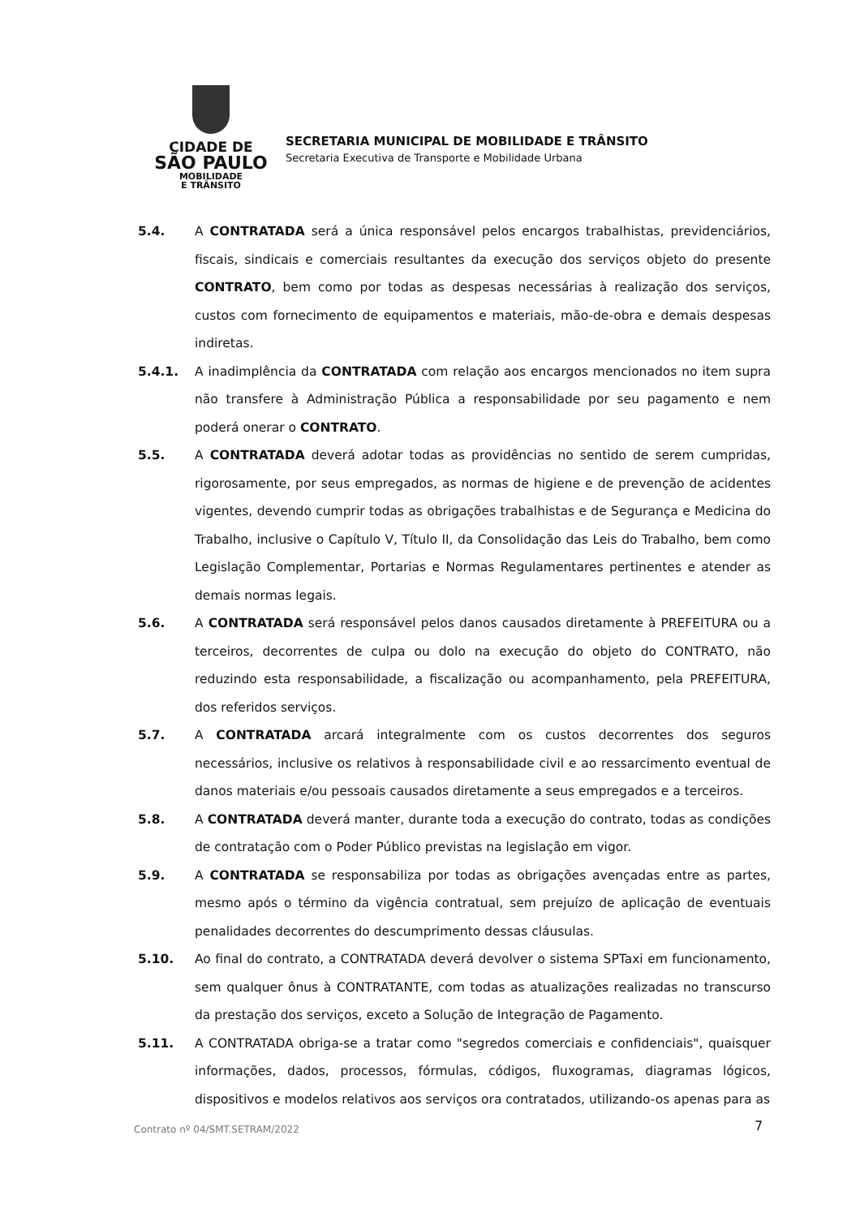CIDADE DE
SÃO PAULO
MOBILIDADE
E TRÂNSITO
SECRETARIA MUNICIPAL DE MOBILIDADE E TRÂNSITO
Secretaria Executiva de Transporte e Mobilidade Urbana
5.4. A CONTRATADA será a única responsável pelos encargos trabalhistas, previdenciários, fiscais, sindicais e comerciais resultantes da execução dos serviços objeto do presente CONTRATO, bem como por todas as despesas necessárias à realização dos serviços, custos com fornecimento de equipamentos e materiais, mão-de-obra e demais despesas indiretas.
5.4.1. A inadimplência da CONTRATADA com relação aos encargos mencionados no item supra não transfere à Administração Pública a responsabilidade por seu pagamento e nem poderá onerar o CONTRATO.
5.5. A CONTRATADA deverá adotar todas as providências no sentido de serem cumpridas, rigorosamente, por seus empregados, as normas de higiene e de prevenção de acidentes vigentes, devendo cumprir todas as obrigações trabalhistas e de Segurança e Medicina do Trabalho, inclusive o Capítulo V, Título II, da Consolidação das Leis do Trabalho, bem como Legislação Complementar, Portarias e Normas Regulamentares pertinentes e atender as demais normas legais.
5.6. A CONTRATADA será responsável pelos danos causados diretamente à PREFEITURA ou a terceiros, decorrentes de culpa ou dolo na execução do objeto do CONTRATO, não reduzindo esta responsabilidade, a fiscalização ou acompanhamento, pela PREFEITURA, dos referidos serviços.
5.7. A CONTRATADA arcará integralmente com os custos decorrentes dos seguros necessários, inclusive os relativos à responsabilidade civil e ao ressarcimento eventual de danos materiais e/ou pessoais causados diretamente a seus empregados e a terceiros.
5.8. A CONTRATADA deverá manter, durante toda a execução do contrato, todas as condições de contratação com o Poder Público previstas na legislação em vigor.
5.9. A CONTRATADA se responsabiliza por todas as obrigações avençadas entre as partes, mesmo após o término da vigência contratual, sem prejuízo de aplicação de eventuais penalidades decorrentes do descumprimento dessas cláusulas.
5.10. Ao final do contrato, a CONTRATADA deverá devolver o sistema SPTaxi em funcionamento, sem qualquer ônus à CONTRATANTE, com todas as atualizações realizadas no transcurso da prestação dos serviços, exceto a Solução de Integração de Pagamento.
5.11. A CONTRATADA obriga-se a tratar como "segredos comerciais e confidenciais", quaisquer informações, dados, processos, fórmulas, códigos, fluxogramas, diagramas lógicos, dispositivos e modelos relativos aos serviços ora contratados, utilizando-os apenas para as
Contrato nº 04/SMT.SETRAM/2022 7